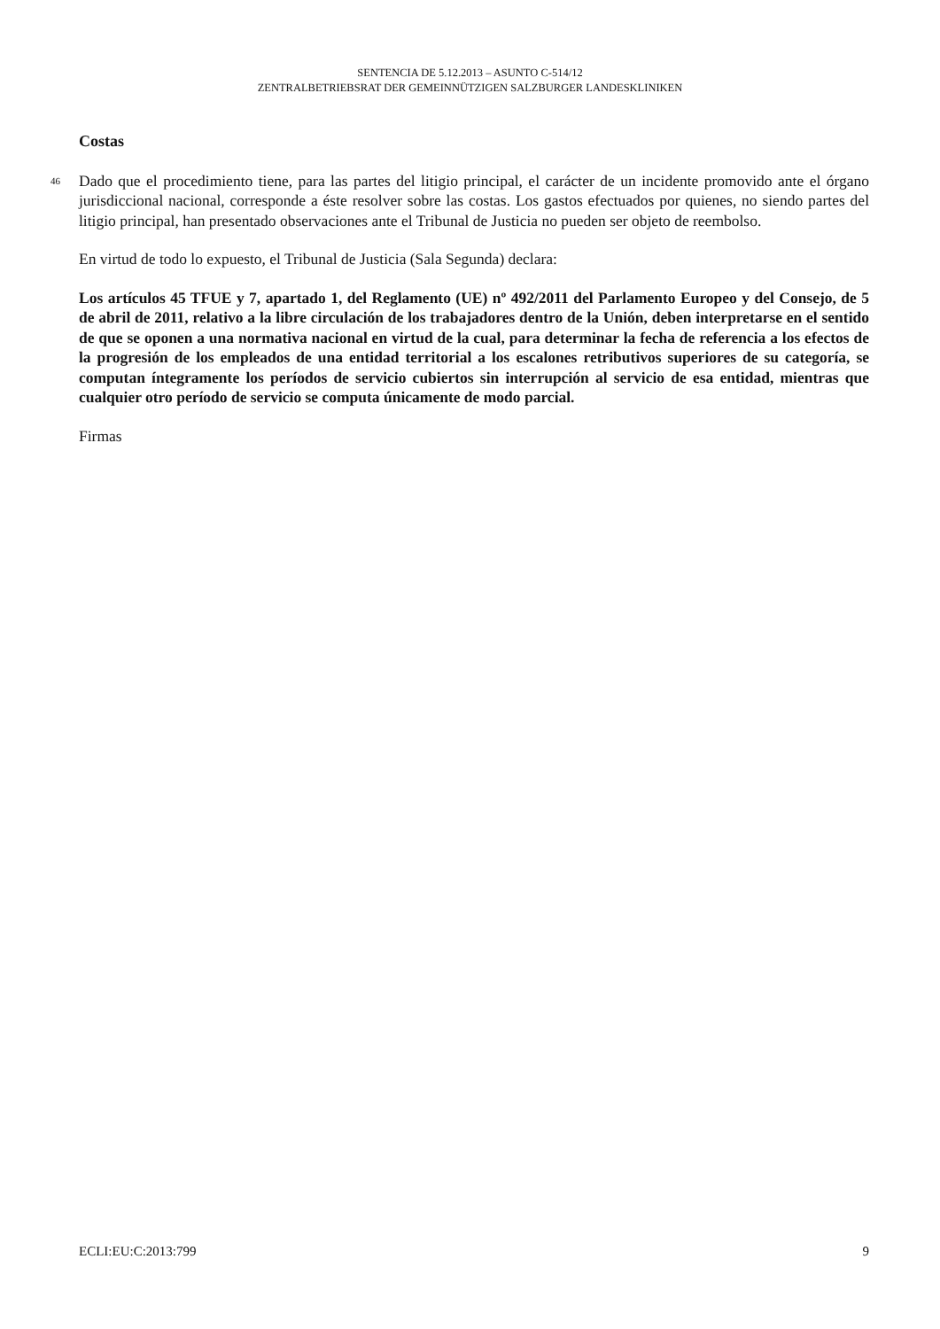SENTENCIA DE 5.12.2013 – ASUNTO C-514/12
ZENTRALBETRIEBSRAT DER GEMEINNÜTZIGEN SALZBURGER LANDESKLINIKEN
Costas
46 Dado que el procedimiento tiene, para las partes del litigio principal, el carácter de un incidente promovido ante el órgano jurisdiccional nacional, corresponde a éste resolver sobre las costas. Los gastos efectuados por quienes, no siendo partes del litigio principal, han presentado observaciones ante el Tribunal de Justicia no pueden ser objeto de reembolso.
En virtud de todo lo expuesto, el Tribunal de Justicia (Sala Segunda) declara:
Los artículos 45 TFUE y 7, apartado 1, del Reglamento (UE) nº 492/2011 del Parlamento Europeo y del Consejo, de 5 de abril de 2011, relativo a la libre circulación de los trabajadores dentro de la Unión, deben interpretarse en el sentido de que se oponen a una normativa nacional en virtud de la cual, para determinar la fecha de referencia a los efectos de la progresión de los empleados de una entidad territorial a los escalones retributivos superiores de su categoría, se computan íntegramente los períodos de servicio cubiertos sin interrupción al servicio de esa entidad, mientras que cualquier otro período de servicio se computa únicamente de modo parcial.
Firmas
ECLI:EU:C:2013:799 9